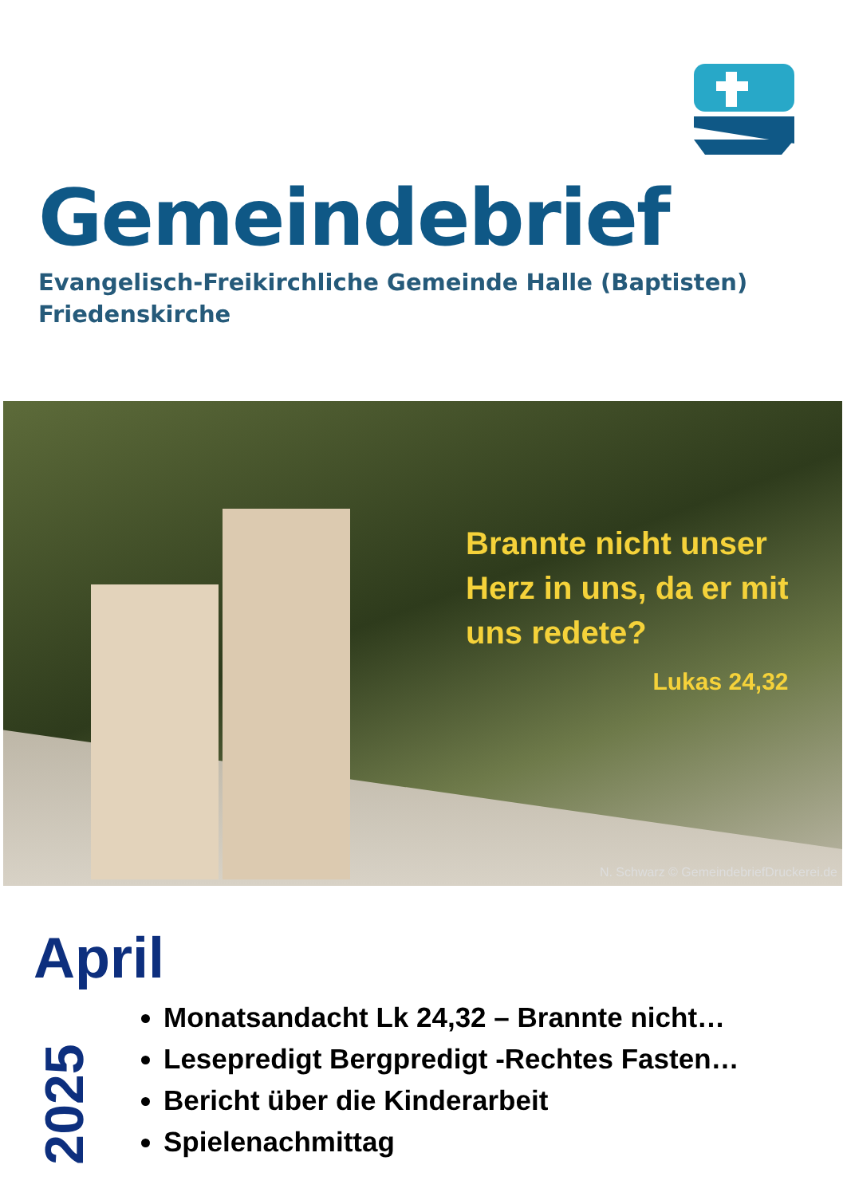Gemeindebrief
Evangelisch-Freikirchliche Gemeinde Halle (Baptisten)
Friedenskirche
Brannte nicht unser
Herz in uns, da er mit
uns redete?
Lukas 24,32
N. Schwarz © GemeindebriefDruckerei.de
April
2025
Monatsandacht Lk 24,32 – Brannte nicht…
Lesepredigt Bergpredigt -Rechtes Fasten…
Bericht über die Kinderarbeit
Spielenachmittag